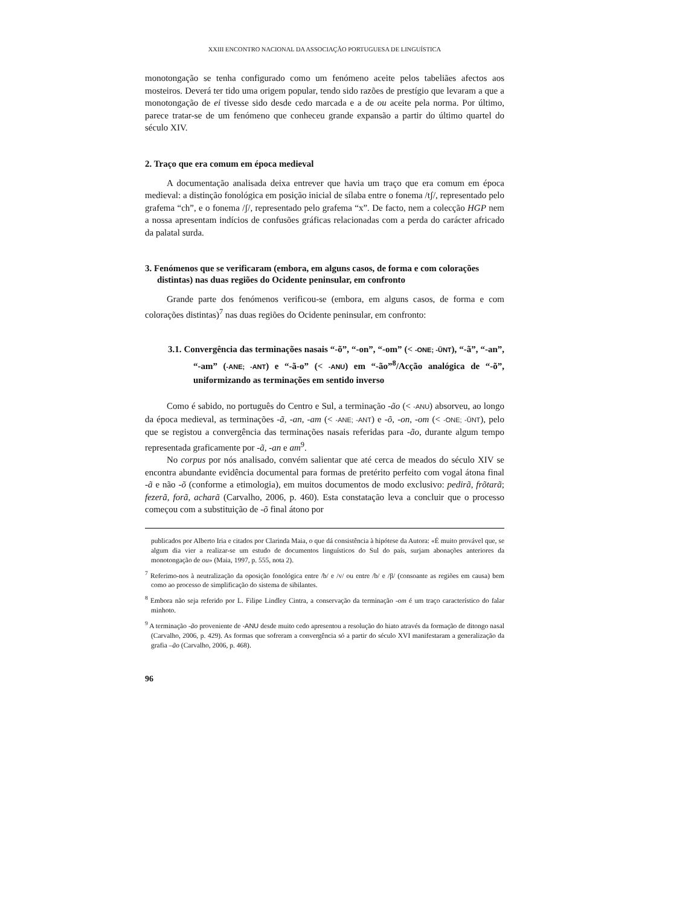XXIII ENCONTRO NACIONAL DA ASSOCIAÇÃO PORTUGUESA DE LINGUÍSTICA
monotongação se tenha configurado como um fenómeno aceite pelos tabeliães afectos aos mosteiros. Deverá ter tido uma origem popular, tendo sido razões de prestígio que levaram a que a monotongação de ei tivesse sido desde cedo marcada e a de ou aceite pela norma. Por último, parece tratar-se de um fenómeno que conheceu grande expansão a partir do último quartel do século XIV.
2. Traço que era comum em época medieval
A documentação analisada deixa entrever que havia um traço que era comum em época medieval: a distinção fonológica em posição inicial de sílaba entre o fonema /tʃ/, representado pelo grafema “ch”, e o fonema /ʃ/, representado pelo grafema “x”. De facto, nem a colecção HGP nem a nossa apresentam indícios de confusões gráficas relacionadas com a perda do carácter africado da palatal surda.
3. Fenómenos que se verificaram (embora, em alguns casos, de forma e com colorações distintas) nas duas regiões do Ocidente peninsular, em confronto
Grande parte dos fenómenos verificou-se (embora, em alguns casos, de forma e com colorações distintas)<sup>7</sup> nas duas regiões do Ocidente peninsular, em confronto:
3.1. Convergência das terminações nasais “-õ”, “-on”, “-om” (< -ONE; -ŬNT), “-ã”, “-an”, “-am” (-ANE; -ANT) e “-ã-o” (< -ANU) em “-ão”<sup>8</sup>/Acção analógica de “-õ”, uniformizando as terminações em sentido inverso
Como é sabido, no português do Centro e Sul, a terminação -ão (< -ANU) absorveu, ao longo da época medieval, as terminações -ã, -an, -am (< -ANE; -ANT) e -õ, -on, -om (< -ONE; -ŬNT), pelo que se registou a convergência das terminações nasais referidas para -ão, durante algum tempo representada graficamente por -ã, -an e am<sup>9</sup>.
No corpus por nós analisado, convém salientar que até cerca de meados do século XIV se encontra abundante evidência documental para formas de pretérito perfeito com vogal átona final -ã e não -õ (conforme a etimologia), em muitos documentos de modo exclusivo: pedirã, frõtarã; fezerã, forã, acharã (Carvalho, 2006, p. 460). Esta constatação leva a concluir que o processo começou com a substituição de -õ final átono por
publicados por Alberto Iria e citados por Clarinda Maia, o que dá consistência à hipótese da Autora: «É muito provável que, se algum dia vier a realizar-se um estudo de documentos linguísticos do Sul do país, surjam abonações anteriores da monotongação de ou» (Maia, 1997, p. 555, nota 2).
<sup>7</sup> Referimo-nos à neutralização da oposição fonológica entre /b/ e /v/ ou entre /b/ e /β/ (consoante as regiões em causa) bem como ao processo de simplificação do sistema de sibilantes.
<sup>8</sup> Embora não seja referido por L. Filipe Lindley Cintra, a conservação da terminação -om é um traço característico do falar minhoto.
<sup>9</sup> A terminação -ão proveniente de -ANU desde muito cedo apresentou a resolução do hiato através da formação de ditongo nasal (Carvalho, 2006, p. 429). As formas que sofreram a convergência só a partir do século XVI manifestaram a generalização da grafia –ão (Carvalho, 2006, p. 468).
96